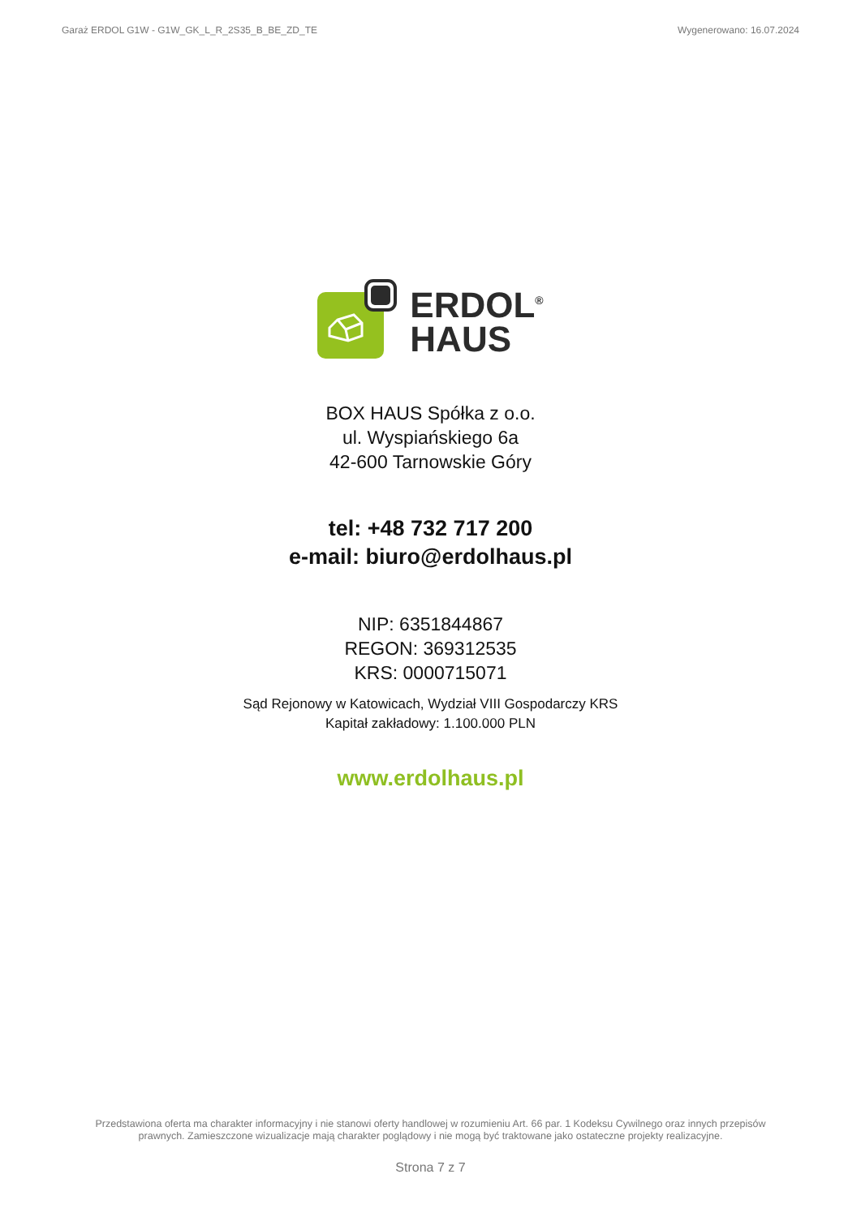Garaż ERDOL G1W - G1W_GK_L_R_2S35_B_BE_ZD_TE Wygenerowano: 16.07.2024
ERDOL<sup>®</sup>
HAUS
BOX HAUS Spółka z o.o.
ul. Wyspiańskiego 6a
42-600 Tarnowskie Góry
tel: +48 732 717 200
e-mail: biuro@erdolhaus.pl
NIP: 6351844867
REGON: 369312535
KRS: 0000715071
Sąd Rejonowy w Katowicach, Wydział VIII Gospodarczy KRS
Kapitał zakładowy: 1.100.000 PLN
www.erdolhaus.pl
Przedstawiona oferta ma charakter informacyjny i nie stanowi oferty handlowej w rozumieniu Art. 66 par. 1 Kodeksu Cywilnego oraz innych przepisów prawnych. Zamieszczone wizualizacje mają charakter poglądowy i nie mogą być traktowane jako ostateczne projekty realizacyjne.
Strona 7 z 7